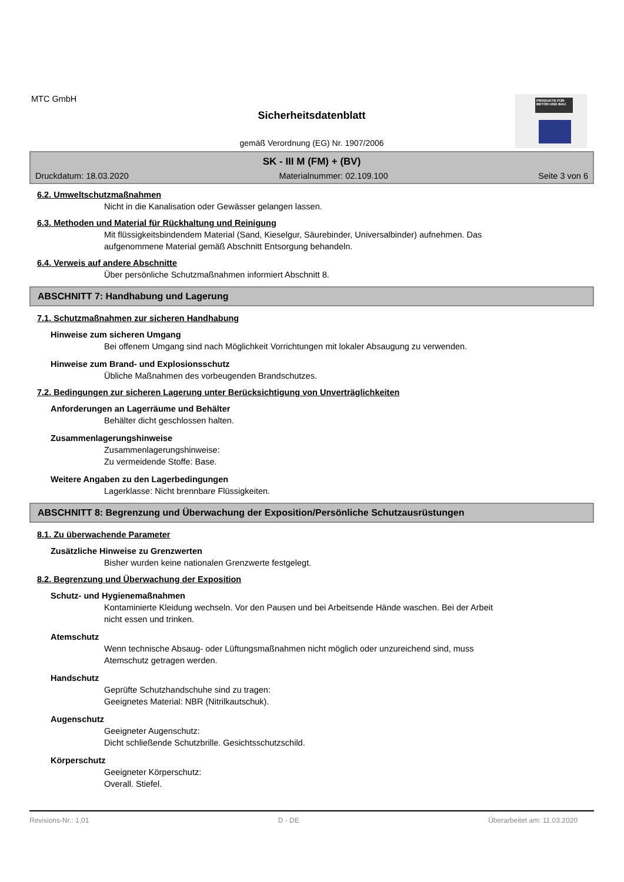PRODUKTE FÜR BETON UND BAU
MTC GmbH
Sicherheitsdatenblatt
gemäß Verordnung (EG) Nr. 1907/2006
SK - III M (FM) + (BV)
Druckdatum: 18.03.2020 Materialnummer: 02.109.100 Seite 3 von 6
6.2. Umweltschutzmaßnahmen
Nicht in die Kanalisation oder Gewässer gelangen lassen.
6.3. Methoden und Material für Rückhaltung und Reinigung
Mit flüssigkeitsbindendem Material (Sand, Kieselgur, Säurebinder, Universalbinder) aufnehmen. Das
aufgenommene Material gemäß Abschnitt Entsorgung behandeln.
6.4. Verweis auf andere Abschnitte
Über persönliche Schutzmaßnahmen informiert Abschnitt 8.
ABSCHNITT 7: Handhabung und Lagerung
7.1. Schutzmaßnahmen zur sicheren Handhabung
Hinweise zum sicheren Umgang
Bei offenem Umgang sind nach Möglichkeit Vorrichtungen mit lokaler Absaugung zu verwenden.
Hinweise zum Brand- und Explosionsschutz
Übliche Maßnahmen des vorbeugenden Brandschutzes.
7.2. Bedingungen zur sicheren Lagerung unter Berücksichtigung von Unverträglichkeiten
Anforderungen an Lagerräume und Behälter
Behälter dicht geschlossen halten.
Zusammenlagerungshinweise
Zusammenlagerungshinweise:
Zu vermeidende Stoffe: Base.
Weitere Angaben zu den Lagerbedingungen
Lagerklasse: Nicht brennbare Flüssigkeiten.
ABSCHNITT 8: Begrenzung und Überwachung der Exposition/Persönliche Schutzausrüstungen
8.1. Zu überwachende Parameter
Zusätzliche Hinweise zu Grenzwerten
Bisher wurden keine nationalen Grenzwerte festgelegt.
8.2. Begrenzung und Überwachung der Exposition
Schutz- und Hygienemaßnahmen
Kontaminierte Kleidung wechseln. Vor den Pausen und bei Arbeitsende Hände waschen. Bei der Arbeit
nicht essen und trinken.
Atemschutz
Wenn technische Absaug- oder Lüftungsmaßnahmen nicht möglich oder unzureichend sind, muss
Atemschutz getragen werden.
Handschutz
Geprüfte Schutzhandschuhe sind zu tragen:
Geeignetes Material: NBR (Nitrilkautschuk).
Augenschutz
Geeigneter Augenschutz:
Dicht schließende Schutzbrille. Gesichtsschutzschild.
Körperschutz
Geeigneter Körperschutz:
Overall. Stiefel.
Revisions-Nr.: 1,01 D - DE Überarbeitet am: 11.03.2020